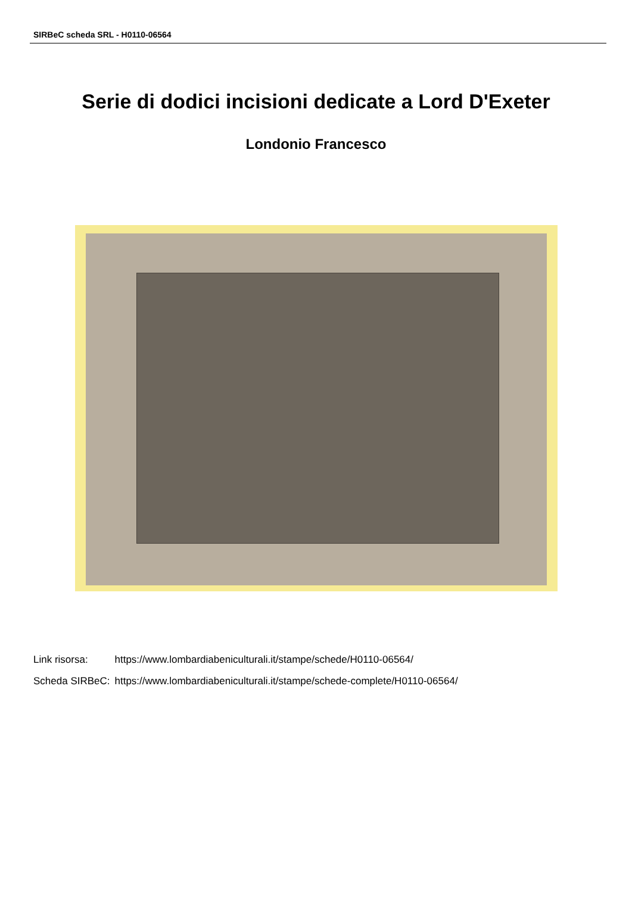SIRBeC scheda SRL - H0110-06564
Serie di dodici incisioni dedicate a Lord D'Exeter
Londonio Francesco
| Link risorsa: | https://www.lombardiabeniculturali.it/stampe/schede/H0110-06564/ |
| Scheda SIRBeC: | https://www.lombardiabeniculturali.it/stampe/schede-complete/H0110-06564/ |